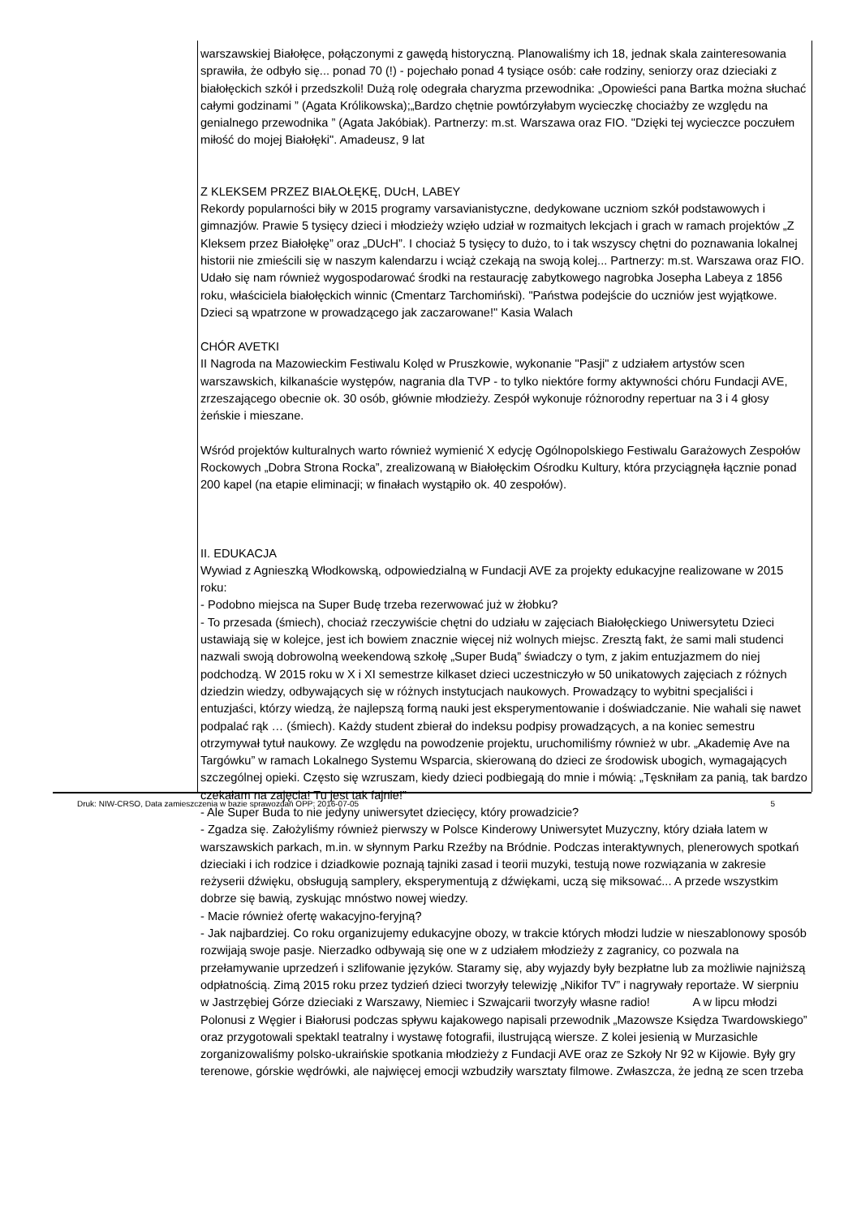warszawskiej Białołęce, połączonymi z gawędą historyczną. Planowaliśmy ich 18, jednak skala zainteresowania sprawiła, że odbyło się... ponad 70 (!) - pojechało ponad 4 tysiące osób: całe rodziny, seniorzy oraz dzieciaki z białołęckich szkół i przedszkoli! Dużą rolę odegrała charyzma przewodnika: „Opowieści pana Bartka można słuchać całymi godzinami ” (Agata Królikowska);„Bardzo chętnie powtórzyłabym wycieczkę chociażby ze względu na genialnego przewodnika ” (Agata Jakóbiak). Partnerzy: m.st. Warszawa oraz FIO. "Dzięki tej wycieczce poczułem miłość do mojej Białołęki". Amadeusz, 9 lat
Z KLEKSEM PRZEZ BIAŁOŁĘKĘ, DUcH, LABEY
Rekordy popularności biły w 2015 programy varsavianistyczne, dedykowane uczniom szkół podstawowych i gimnazjów. Prawie 5 tysięcy dzieci i młodzieży wzięło udział w rozmaitych lekcjach i grach w ramach projektów „Z Kleksem przez Białołękę” oraz „DUcH”. I chociaż 5 tysięcy to dużo, to i tak wszyscy chętni do poznawania lokalnej historii nie zmieścili się w naszym kalendarzu i wciąż czekają na swoją kolej... Partnerzy: m.st. Warszawa oraz FIO. Udało się nam również wygospodarować środki na restaurację zabytkowego nagrobka Josepha Labeya z 1856 roku, właściciela białołęckich winnic (Cmentarz Tarchomiński). "Państwa podejście do uczniów jest wyjątkowe. Dzieci są wpatrzone w prowadzącego jak zaczarowane!" Kasia Walach
CHÓR AVETKI
II Nagroda na Mazowieckim Festiwalu Kolęd w Pruszkowie, wykonanie "Pasji" z udziałem artystów scen warszawskich, kilkanaście występów, nagrania dla TVP - to tylko niektóre formy aktywności chóru Fundacji AVE, zrzeszającego obecnie ok. 30 osób, głównie młodzieży. Zespół wykonuje różnorodny repertuar na 3 i 4 głosy żeńskie i mieszane.
Wśród projektów kulturalnych warto również wymienić X edycję Ogólnopolskiego Festiwalu Garażowych Zespołów Rockowych „Dobra Strona Rocka”, zrealizowaną w Białołęckim Ośrodku Kultury, która przyciągnęła łącznie ponad 200 kapel (na etapie eliminacji; w finałach wystąpiło ok. 40 zespołów).
II. EDUKACJA
Wywiad z Agnieszką Włodkowską, odpowiedzialną w Fundacji AVE za projekty edukacyjne realizowane w 2015 roku:
- Podobno miejsca na Super Budę trzeba rezerwować już w żłobku?
- To przesada (śmiech), chociaż rzeczywiście chętni do udziału w zajęciach Białołęckiego Uniwersytetu Dzieci ustawiają się w kolejce, jest ich bowiem znacznie więcej niż wolnych miejsc. Zresztą fakt, że sami mali studenci nazwali swoją dobrowolną weekendową szkołę „Super Budą” świadczy o tym, z jakim entuzjazmem do niej podchodzą. W 2015 roku w X i XI semestrze kilkaset dzieci uczestniczyło w 50 unikatowych zajęciach z różnych dziedzin wiedzy, odbywających się w różnych instytucjach naukowych. Prowadzący to wybitni specjaliści i entuzjaści, którzy wiedzą, że najlepszą formą nauki jest eksperymentowanie i doświadczanie. Nie wahali się nawet podpalać rąk … (śmiech). Każdy student zbierał do indeksu podpisy prowadzących, a na koniec semestru otrzymywał tytuł naukowy. Ze względu na powodzenie projektu, uruchomiliśmy również w ubr. „Akademię Ave na Targówku” w ramach Lokalnego Systemu Wsparcia, skierowaną do dzieci ze środowisk ubogich, wymagających szczególnej opieki. Często się wzruszam, kiedy dzieci podbiegają do mnie i mówią: „Tęskniłam za panią, tak bardzo czekałam na zajęcia! Tu jest tak fajnie!”
- Ale Super Buda to nie jedyny uniwersytet dziecięcy, który prowadzicie?
- Zgadza się. Założyliśmy również pierwszy w Polsce Kinderowy Uniwersytet Muzyczny, który działa latem w warszawskich parkach, m.in. w słynnym Parku Rzeźby na Bródnie. Podczas interaktywnych, plenerowych spotkań dzieciaki i ich rodzice i dziadkowie poznają tajniki zasad i teorii muzyki, testują nowe rozwiązania w zakresie reżyserii dźwięku, obsługują samplery, eksperymentują z dźwiękami, uczą się miksować... A przede wszystkim dobrze się bawią, zyskując mnóstwo nowej wiedzy.
- Macie również ofertę wakacyjno-feryjną?
- Jak najbardziej. Co roku organizujemy edukacyjne obozy, w trakcie których młodzi ludzie w nieszablonowy sposób rozwijają swoje pasje. Nierzadko odbywają się one w z udziałem młodzieży z zagranicy, co pozwala na przełamywanie uprzedzeń i szlifowanie języków. Staramy się, aby wyjazdy były bezpłatne lub za możliwie najniższą odpłatnością. Zimą 2015 roku przez tydzień dzieci tworzyły telewizję „Nikifor TV” i nagrywały reportaże. W sierpniu w Jastrzębiej Górze dzieciaki z Warszawy, Niemiec i Szwajcarii tworzyły własne radio! A w lipcu młodzi Polonusi z Węgier i Białorusi podczas spływu kajakowego napisali przewodnik „Mazowsze Księdza Twardowskiego” oraz przygotowali spektakl teatralny i wystawę fotografii, ilustrującą wiersze. Z kolei jesienią w Murzasichle zorganizowaliśmy polsko-ukraińskie spotkania młodzieży z Fundacji AVE oraz ze Szkoły Nr 92 w Kijowie. Były gry terenowe, górskie wędrówki, ale najwięcej emocji wzbudziły warsztaty filmowe. Zwłaszcza, że jedną ze scen trzeba
Druk: NIW-CRSO, Data zamieszczenia w bazie sprawozdań OPP: 2016-07-05 5